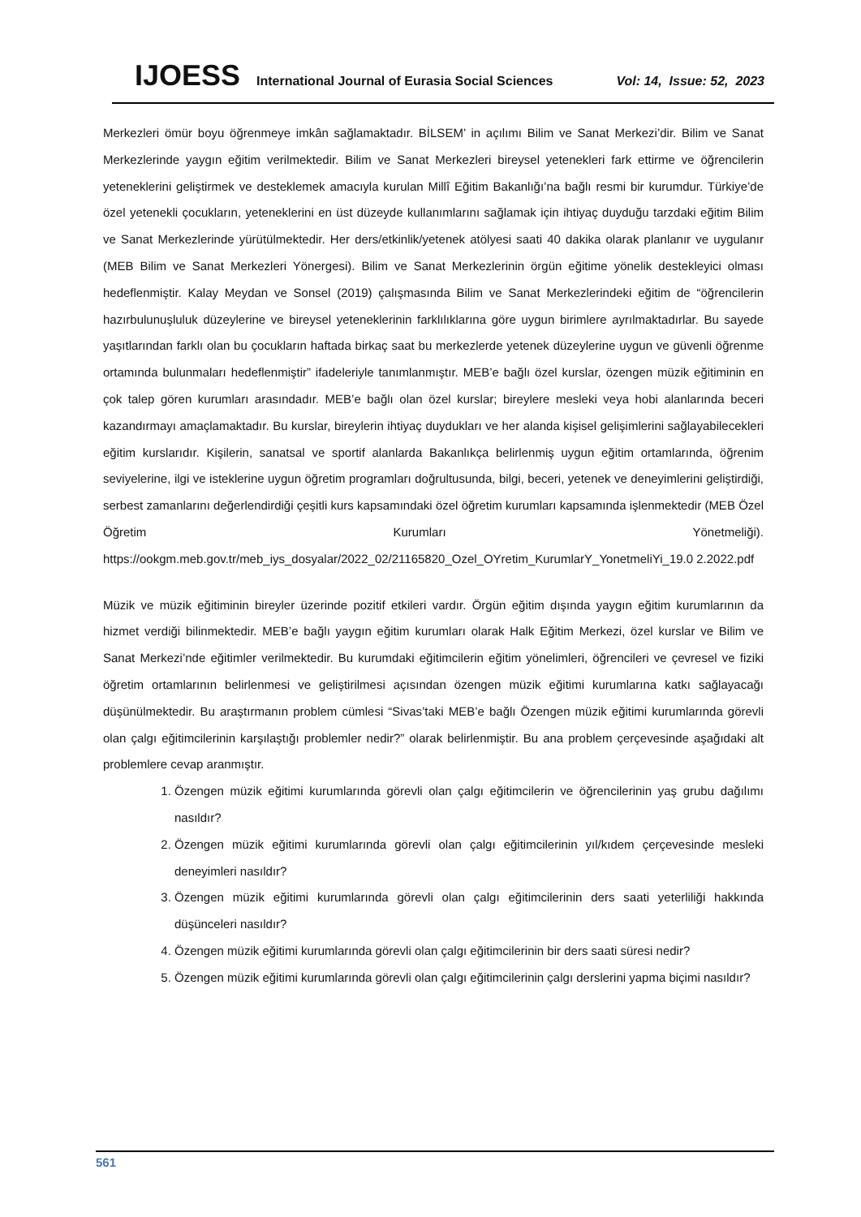IJOESS International Journal of Eurasia Social Sciences Vol: 14, Issue: 52, 2023
Merkezleri ömür boyu öğrenmeye imkân sağlamaktadır. BİLSEM’ in açılımı Bilim ve Sanat Merkezi’dir. Bilim ve Sanat Merkezlerinde yaygın eğitim verilmektedir. Bilim ve Sanat Merkezleri bireysel yetenekleri fark ettirme ve öğrencilerin yeteneklerini geliştirmek ve desteklemek amacıyla kurulan Millî Eğitim Bakanlığı’na bağlı resmi bir kurumdur. Türkiye’de özel yetenekli çocukların, yeteneklerini en üst düzeyde kullanımlarını sağlamak için ihtiyaç duyduğu tarzdaki eğitim Bilim ve Sanat Merkezlerinde yürütülmektedir. Her ders/etkinlik/yetenek atölyesi saati 40 dakika olarak planlanır ve uygulanır (MEB Bilim ve Sanat Merkezleri Yönergesi). Bilim ve Sanat Merkezlerinin örgün eğitime yönelik destekleyici olması hedeflenmiştir. Kalay Meydan ve Sonsel (2019) çalışmasında Bilim ve Sanat Merkezlerindeki eğitim de “öğrencilerin hazırbulunuşluluk düzeylerine ve bireysel yeteneklerinin farklılıklarına göre uygun birimlere ayrılmaktadırlar. Bu sayede yaşıtlarından farklı olan bu çocukların haftada birkaç saat bu merkezlerde yetenek düzeylerine uygun ve güvenli öğrenme ortamında bulunmaları hedeflenmiştir” ifadeleriyle tanımlanmıştır. MEB’e bağlı özel kurslar, özengen müzik eğitiminin en çok talep gören kurumları arasındadır. MEB’e bağlı olan özel kurslar; bireylere mesleki veya hobi alanlarında beceri kazandırmayı amaçlamaktadır. Bu kurslar, bireylerin ihtiyaç duydukları ve her alanda kişisel gelişimlerini sağlayabilecekleri eğitim kurslarıdır. Kişilerin, sanatsal ve sportif alanlarda Bakanlıkça belirlenmiş uygun eğitim ortamlarında, öğrenim seviyelerine, ilgi ve isteklerine uygun öğretim programları doğrultusunda, bilgi, beceri, yetenek ve deneyimlerini geliştirdiği, serbest zamanlarını değerlendirdiği çeşitli kurs kapsamındaki özel öğretim kurumları kapsamında işlenmektedir (MEB Özel Öğretim Kurumları Yönetmeliği). https://ookgm.meb.gov.tr/meb_iys_dosyalar/2022_02/21165820_Ozel_OYretim_KurumlarY_YonetmeliYi_19.0 2.2022.pdf
Müzik ve müzik eğitiminin bireyler üzerinde pozitif etkileri vardır. Örgün eğitim dışında yaygın eğitim kurumlarının da hizmet verdiği bilinmektedir. MEB’e bağlı yaygın eğitim kurumları olarak Halk Eğitim Merkezi, özel kurslar ve Bilim ve Sanat Merkezi’nde eğitimler verilmektedir. Bu kurumdaki eğitimcilerin eğitim yönelimleri, öğrencileri ve çevresel ve fiziki öğretim ortamlarının belirlenmesi ve geliştirilmesi açısından özengen müzik eğitimi kurumlarına katkı sağlayacağı düşünülmektedir. Bu araştırmanın problem cümlesi “Sivas’taki MEB’e bağlı Özengen müzik eğitimi kurumlarında görevli olan çalgı eğitimcilerinin karşılaştığı problemler nedir?” olarak belirlenmiştir. Bu ana problem çerçevesinde aşağıdaki alt problemlere cevap aranmıştır.
1. Özengen müzik eğitimi kurumlarında görevli olan çalgı eğitimcilerin ve öğrencilerinin yaş grubu dağılımı nasıldır?
2. Özengen müzik eğitimi kurumlarında görevli olan çalgı eğitimcilerinin yıl/kıdem çerçevesinde mesleki deneyimleri nasıldır?
3. Özengen müzik eğitimi kurumlarında görevli olan çalgı eğitimcilerinin ders saati yeterliliği hakkında düşünceleri nasıldır?
4. Özengen müzik eğitimi kurumlarında görevli olan çalgı eğitimcilerinin bir ders saati süresi nedir?
5. Özengen müzik eğitimi kurumlarında görevli olan çalgı eğitimcilerinin çalgı derslerini yapma biçimi nasıldır?
561